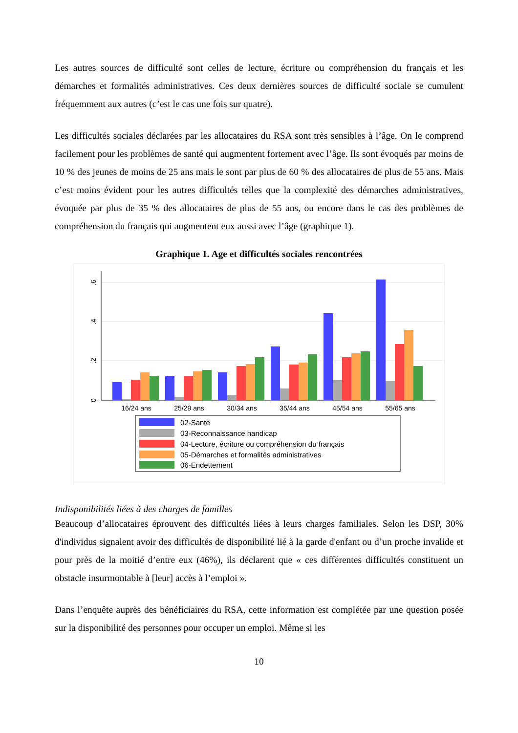Les autres sources de difficulté sont celles de lecture, écriture ou compréhension du français et les démarches et formalités administratives. Ces deux dernières sources de difficulté sociale se cumulent fréquemment aux autres (c’est le cas une fois sur quatre).
Les difficultés sociales déclarées par les allocataires du RSA sont très sensibles à l’âge. On le comprend facilement pour les problèmes de santé qui augmentent fortement avec l’âge. Ils sont évoqués par moins de 10 % des jeunes de moins de 25 ans mais le sont par plus de 60 % des allocataires de plus de 55 ans. Mais c’est moins évident pour les autres difficultés telles que la complexité des démarches administratives, évoquée par plus de 35 % des allocataires de plus de 55 ans, ou encore dans le cas des problèmes de compréhension du français qui augmentent eux aussi avec l’âge (graphique 1).
Graphique 1. Age et difficultés sociales rencontrées
0
.2
.4
.6
16/24 ans
25/29 ans
30/34 ans
35/44 ans
45/54 ans
55/65 ans
02-Santé
03-Reconnaissance handicap
04-Lecture, écriture ou compréhension du français
05-Démarches et formalités administratives
06-Endettement
Indisponibilités liées à des charges de familles
Beaucoup d’allocataires éprouvent des difficultés liées à leurs charges familiales. Selon les DSP, 30% d'individus signalent avoir des difficultés de disponibilité lié à la garde d'enfant ou d’un proche invalide et pour près de la moitié d’entre eux (46%), ils déclarent que « ces différentes difficultés constituent un obstacle insurmontable à [leur] accès à l’emploi ».
Dans l’enquête auprès des bénéficiaires du RSA, cette information est complétée par une question posée sur la disponibilité des personnes pour occuper un emploi. Même si les
10